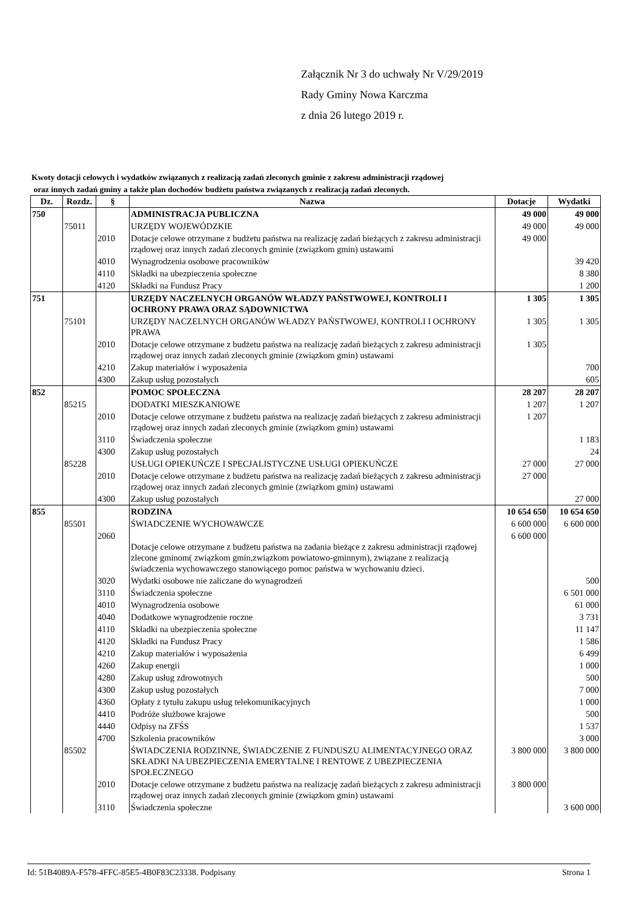Załącznik Nr 3 do uchwały Nr V/29/2019
Rady Gminy Nowa Karczma
z dnia 26 lutego 2019 r.
Kwoty dotacji celowych i wydatków związanych z realizacją zadań zleconych gminie z zakresu administracji rządowej
oraz innych zadań gminy a także plan dochodów budżetu państwa związanych z realizacją zadań zleconych.
| Dz. | Rozdz. | § | Nazwa | Dotacje | Wydatki |
| --- | --- | --- | --- | --- | --- |
| 750 | | | ADMINISTRACJA PUBLICZNA | 49 000 | 49 000 |
| | 75011 | | URZĘDY WOJEWÓDZKIE | 49 000 | 49 000 |
| | | 2010 | Dotacje celowe otrzymane z budżetu państwa na realizację zadań bieżących z zakresu administracji rządowej oraz innych zadań zleconych gminie (związkom gmin) ustawami | 49 000 | |
| | | 4010 | Wynagrodzenia osobowe pracowników | | 39 420 |
| | | 4110 | Składki na ubezpieczenia społeczne | | 8 380 |
| | | 4120 | Składki na Fundusz Pracy | | 1 200 |
| 751 | | | URZĘDY NACZELNYCH ORGANÓW WŁADZY PAŃSTWOWEJ, KONTROLI I OCHRONY PRAWA ORAZ SĄDOWNICTWA | 1 305 | 1 305 |
| | 75101 | | URZĘDY NACZELNYCH ORGANÓW WŁADZY PAŃSTWOWEJ, KONTROLI I OCHRONY PRAWA | 1 305 | 1 305 |
| | | 2010 | Dotacje celowe otrzymane z budżetu państwa na realizację zadań bieżących z zakresu administracji rządowej oraz innych zadań zleconych gminie (związkom gmin) ustawami | 1 305 | |
| | | 4210 | Zakup materiałów i wyposażenia | | 700 |
| | | 4300 | Zakup usług pozostałych | | 605 |
| 852 | | | POMOC SPOŁECZNA | 28 207 | 28 207 |
| | 85215 | | DODATKI MIESZKANIOWE | 1 207 | 1 207 |
| | | 2010 | Dotacje celowe otrzymane z budżetu państwa na realizację zadań bieżących z zakresu administracji rządowej oraz innych zadań zleconych gminie (związkom gmin) ustawami | 1 207 | |
| | | 3110 | Świadczenia społeczne | | 1 183 |
| | | 4300 | Zakup usług pozostałych | | 24 |
| | 85228 | | USŁUGI OPIEKUŃCZE I SPECJALISTYCZNE USŁUGI OPIEKUŃCZE | 27 000 | 27 000 |
| | | 2010 | Dotacje celowe otrzymane z budżetu państwa na realizację zadań bieżących z zakresu administracji rządowej oraz innych zadań zleconych gminie (związkom gmin) ustawami | 27 000 | |
| | | 4300 | Zakup usług pozostałych | | 27 000 |
| 855 | | | RODZINA | 10 654 650 | 10 654 650 |
| | 85501 | | ŚWIADCZENIE WYCHOWAWCZE | 6 600 000 | 6 600 000 |
| | | 2060 | Dotacje celowe otrzymane z budżetu państwa na zadania bieżące z zakresu administracji rządowej zlecone gminom( związkom gmin,związkom powiatowo-gminnym), związane z realizacją świadczenia wychowawczego stanowiącego pomoc państwa w wychowaniu dzieci. | 6 600 000 | |
| | | 3020 | Wydatki osobowe nie zaliczane do wynagrodzeń | | 500 |
| | | 3110 | Świadczenia społeczne | | 6 501 000 |
| | | 4010 | Wynagrodzenia osobowe | | 61 000 |
| | | 4040 | Dodatkowe wynagrodzenie roczne | | 3 731 |
| | | 4110 | Składki na ubezpieczenia społeczne | | 11 147 |
| | | 4120 | Składki na Fundusz Pracy | | 1 586 |
| | | 4210 | Zakup materiałów i wyposażenia | | 6 499 |
| | | 4260 | Zakup energii | | 1 000 |
| | | 4280 | Zakup usług zdrowotnych | | 500 |
| | | 4300 | Zakup usług pozostałych | | 7 000 |
| | | 4360 | Opłaty z tytułu zakupu usług telekomunikacyjnych | | 1 000 |
| | | 4410 | Podróże służbowe krajowe | | 500 |
| | | 4440 | Odpisy na ZFŚS | | 1 537 |
| | | 4700 | Szkolenia pracowników | | 3 000 |
| | 85502 | | ŚWIADCZENIA RODZINNE, ŚWIADCZENIE Z FUNDUSZU ALIMENTACYJNEGO ORAZ SKŁADKI NA UBEZPIECZENIA EMERYTALNE I RENTOWE Z UBEZPIECZENIA SPOŁECZNEGO | 3 800 000 | 3 800 000 |
| | | 2010 | Dotacje celowe otrzymane z budżetu państwa na realizację zadań bieżących z zakresu administracji rządowej oraz innych zadań zleconych gminie (związkom gmin) ustawami | 3 800 000 | |
| | | 3110 | Świadczenia społeczne | | 3 600 000 |
Id: 51B4089A-F578-4FFC-85E5-4B0F83C23338. Podpisany Strona 1